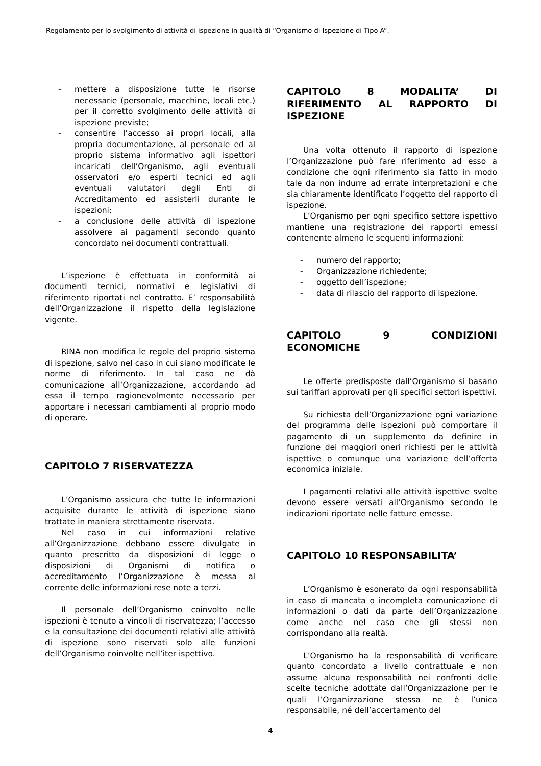Regolamento per lo svolgimento di attività di ispezione in qualità di “Organismo di Ispezione di Tipo A”.
- mettere a disposizione tutte le risorse necessarie (personale, macchine, locali etc.) per il corretto svolgimento delle attività di ispezione previste;
- consentire l’accesso ai propri locali, alla propria documentazione, al personale ed al proprio sistema informativo agli ispettori incaricati dell’Organismo, agli eventuali osservatori e/o esperti tecnici ed agli eventuali valutatori degli Enti di Accreditamento ed assisterli durante le ispezioni;
- a conclusione delle attività di ispezione assolvere ai pagamenti secondo quanto concordato nei documenti contrattuali.
L’ispezione è effettuata in conformità ai documenti tecnici, normativi e legislativi di riferimento riportati nel contratto. E’ responsabilità dell’Organizzazione il rispetto della legislazione vigente.
RINA non modifica le regole del proprio sistema di ispezione, salvo nel caso in cui siano modificate le norme di riferimento. In tal caso ne dà comunicazione all’Organizzazione, accordando ad essa il tempo ragionevolmente necessario per apportare i necessari cambiamenti al proprio modo di operare.
CAPITOLO 7 RISERVATEZZA
L’Organismo assicura che tutte le informazioni acquisite durante le attività di ispezione siano trattate in maniera strettamente riservata.
Nel caso in cui informazioni relative all’Organizzazione debbano essere divulgate in quanto prescritto da disposizioni di legge o disposizioni di Organismi di notifica o accreditamento l’Organizzazione è messa al corrente delle informazioni rese note a terzi.
Il personale dell’Organismo coinvolto nelle ispezioni è tenuto a vincoli di riservatezza; l’accesso e la consultazione dei documenti relativi alle attività di ispezione sono riservati solo alle funzioni dell’Organismo coinvolte nell’iter ispettivo.
CAPITOLO 8 MODALITA’ DI RIFERIMENTO AL RAPPORTO DI ISPEZIONE
Una volta ottenuto il rapporto di ispezione l’Organizzazione può fare riferimento ad esso a condizione che ogni riferimento sia fatto in modo tale da non indurre ad errate interpretazioni e che sia chiaramente identificato l’oggetto del rapporto di ispezione.
L’Organismo per ogni specifico settore ispettivo mantiene una registrazione dei rapporti emessi contenente almeno le seguenti informazioni:
- numero del rapporto;
- Organizzazione richiedente;
- oggetto dell’ispezione;
- data di rilascio del rapporto di ispezione.
CAPITOLO 9 CONDIZIONI ECONOMICHE
Le offerte predisposte dall’Organismo si basano sui tariffari approvati per gli specifici settori ispettivi.
Su richiesta dell’Organizzazione ogni variazione del programma delle ispezioni può comportare il pagamento di un supplemento da definire in funzione dei maggiori oneri richiesti per le attività ispettive o comunque una variazione dell’offerta economica iniziale.
I pagamenti relativi alle attività ispettive svolte devono essere versati all’Organismo secondo le indicazioni riportate nelle fatture emesse.
CAPITOLO 10 RESPONSABILITA’
L’Organismo è esonerato da ogni responsabilità in caso di mancata o incompleta comunicazione di informazioni o dati da parte dell’Organizzazione come anche nel caso che gli stessi non corrispondano alla realtà.
L’Organismo ha la responsabilità di verificare quanto concordato a livello contrattuale e non assume alcuna responsabilità nei confronti delle scelte tecniche adottate dall’Organizzazione per le quali l’Organizzazione stessa ne è l’unica responsabile, né dell’accertamento del
4